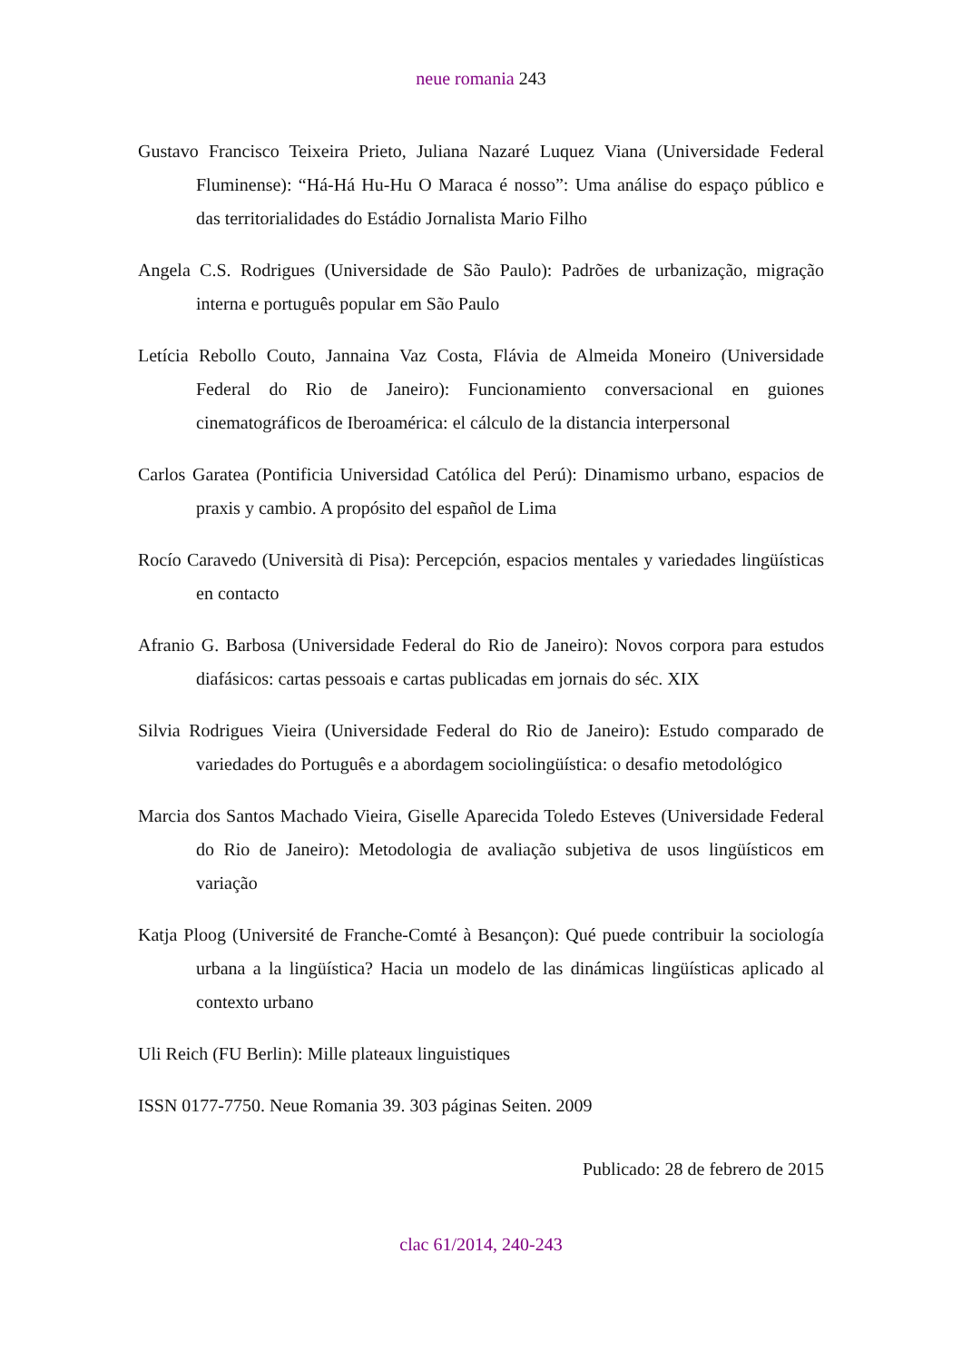neue romania 243
Gustavo Francisco Teixeira Prieto, Juliana Nazaré Luquez Viana (Universidade Federal Fluminense): “Há-Há Hu-Hu O Maraca é nosso”: Uma análise do espaço público e das territorialidades do Estádio Jornalista Mario Filho
Angela C.S. Rodrigues (Universidade de São Paulo): Padrões de urbanização, migração interna e português popular em São Paulo
Letícia Rebollo Couto, Jannaina Vaz Costa, Flávia de Almeida Moneiro (Universidade Federal do Rio de Janeiro): Funcionamiento conversacional en guiones cinematográficos de Iberoamérica: el cálculo de la distancia interpersonal
Carlos Garatea (Pontificia Universidad Católica del Perú): Dinamismo urbano, espacios de praxis y cambio. A propósito del español de Lima
Rocío Caravedo (Università di Pisa): Percepción, espacios mentales y variedades lingüísticas en contacto
Afranio G. Barbosa (Universidade Federal do Rio de Janeiro): Novos corpora para estudos diafásicos: cartas pessoais e cartas publicadas em jornais do séc. XIX
Silvia Rodrigues Vieira (Universidade Federal do Rio de Janeiro): Estudo comparado de variedades do Português e a abordagem sociolingüística: o desafio metodológico
Marcia dos Santos Machado Vieira, Giselle Aparecida Toledo Esteves (Universidade Federal do Rio de Janeiro): Metodologia de avaliação subjetiva de usos lingüísticos em variação
Katja Ploog (Université de Franche-Comté à Besançon): Qué puede contribuir la sociología urbana a la lingüística? Hacia un modelo de las dinámicas lingüísticas aplicado al contexto urbano
Uli Reich (FU Berlin): Mille plateaux linguistiques
ISSN 0177-7750. Neue Romania 39. 303 páginas Seiten. 2009
Publicado: 28 de febrero de 2015
clac 61/2014, 240-243